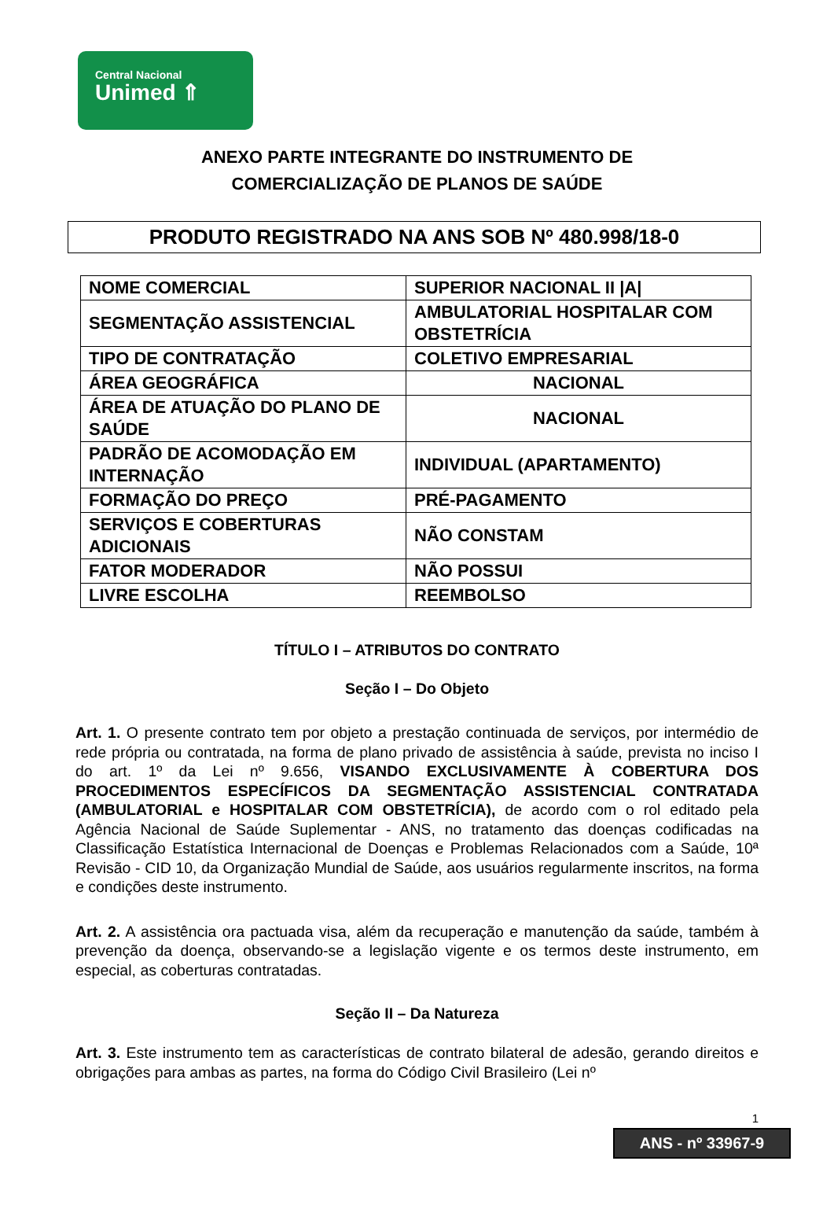Central Nacional
Unimed ⇑
ANEXO PARTE INTEGRANTE DO INSTRUMENTO DE
COMERCIALIZAÇÃO DE PLANOS DE SAÚDE
PRODUTO REGISTRADO NA ANS SOB Nº 480.998/18-0
| NOME COMERCIAL | SUPERIOR NACIONAL II /A/ |
| SEGMENTAÇÃO ASSISTENCIAL | AMBULATORIAL HOSPITALAR COM OBSTETRÍCIA |
| TIPO DE CONTRATAÇÃO | COLETIVO EMPRESARIAL |
| ÁREA GEOGRÁFICA | NACIONAL |
| ÁREA DE ATUAÇÃO DO PLANO DE SAÚDE | NACIONAL |
| PADRÃO DE ACOMODAÇÃO EM INTERNAÇÃO | INDIVIDUAL (APARTAMENTO) |
| FORMAÇÃO DO PREÇO | PRÉ-PAGAMENTO |
| SERVIÇOS E COBERTURAS ADICIONAIS | NÃO CONSTAM |
| FATOR MODERADOR | NÃO POSSUI |
| LIVRE ESCOLHA | REEMBOLSO |
TÍTULO I – ATRIBUTOS DO CONTRATO
Seção I – Do Objeto
Art. 1. O presente contrato tem por objeto a prestação continuada de serviços, por intermédio de rede própria ou contratada, na forma de plano privado de assistência à saúde, prevista no inciso I do art. 1º da Lei nº 9.656, VISANDO EXCLUSIVAMENTE À COBERTURA DOS PROCEDIMENTOS ESPECÍFICOS DA SEGMENTAÇÃO ASSISTENCIAL CONTRATADA (AMBULATORIAL e HOSPITALAR COM OBSTETRÍCIA), de acordo com o rol editado pela Agência Nacional de Saúde Suplementar - ANS, no tratamento das doenças codificadas na Classificação Estatística Internacional de Doenças e Problemas Relacionados com a Saúde, 10ª Revisão - CID 10, da Organização Mundial de Saúde, aos usuários regularmente inscritos, na forma e condições deste instrumento.
Art. 2. A assistência ora pactuada visa, além da recuperação e manutenção da saúde, também à prevenção da doença, observando-se a legislação vigente e os termos deste instrumento, em especial, as coberturas contratadas.
Seção II – Da Natureza
Art. 3. Este instrumento tem as características de contrato bilateral de adesão, gerando direitos e obrigações para ambas as partes, na forma do Código Civil Brasileiro (Lei nº
1
ANS - nº 33967-9